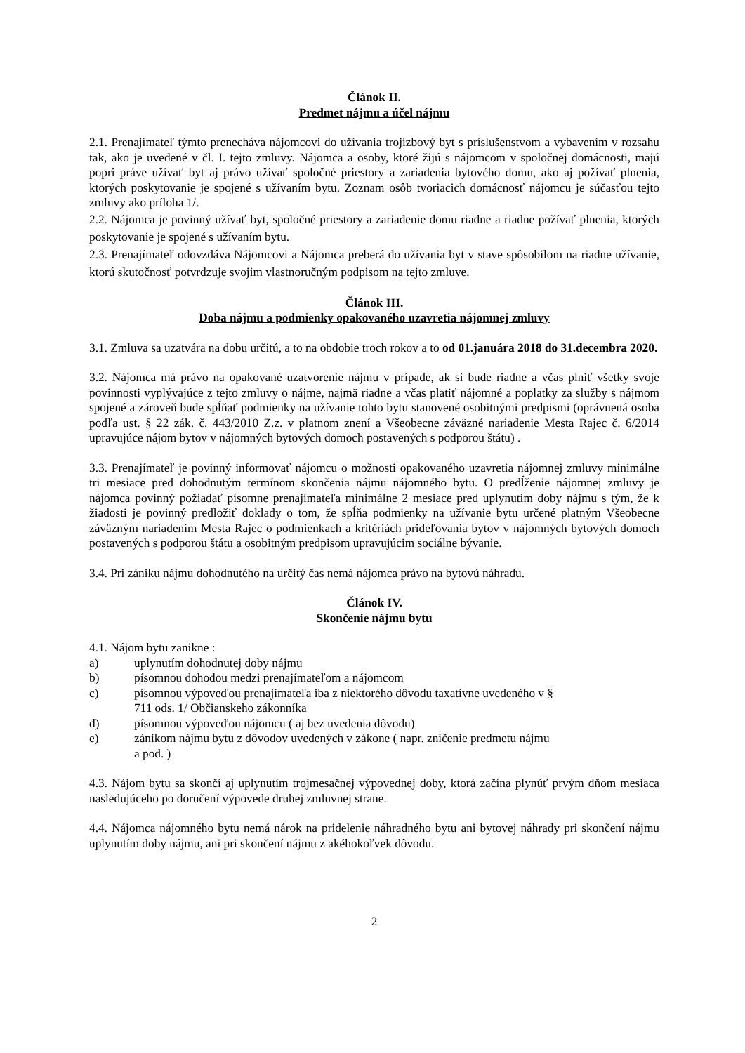Článok II.
Predmet nájmu a účel nájmu
2.1. Prenajímateľ týmto prenecháva nájomcovi do užívania trojizbový byt s príslušenstvom a vybavením v rozsahu tak, ako je uvedené v čl. I. tejto zmluvy. Nájomca a osoby, ktoré žijú s nájomcom v spoločnej domácnosti, majú popri práve užívať byt aj právo užívať spoločné priestory a zariadenia bytového domu, ako aj požívať plnenia, ktorých poskytovanie je spojené s užívaním bytu. Zoznam osôb tvoriacich domácnosť nájomcu je súčasťou tejto zmluvy ako príloha 1/.
2.2. Nájomca je povinný užívať byt, spoločné priestory a zariadenie domu riadne a riadne požívať plnenia, ktorých poskytovanie je spojené s užívaním bytu.
2.3. Prenajímateľ odovzdáva Nájomcovi a Nájomca preberá do užívania byt v stave spôsobilom na riadne užívanie, ktorú skutočnosť potvrdzuje svojim vlastnoručným podpisom na tejto zmluve.
Článok III.
Doba nájmu a podmienky opakovaného uzavretia nájomnej zmluvy
3.1. Zmluva sa uzatvára na dobu určitú, a to na obdobie troch rokov a to od 01.januára 2018 do 31.decembra 2020.
3.2. Nájomca má právo na opakované uzatvorenie nájmu v prípade, ak si bude riadne a včas plniť všetky svoje povinnosti vyplývajúce z tejto zmluvy o nájme, najmä riadne a včas platiť nájomné a poplatky za služby s nájmom spojené a zároveň bude spĺňať podmienky na užívanie tohto bytu stanovené osobitnými predpismi (oprávnená osoba podľa ust. § 22 zák. č. 443/2010 Z.z. v platnom znení a Všeobecne záväzné nariadenie Mesta Rajec č. 6/2014 upravujúce nájom bytov v nájomných bytových domoch postavených s podporou štátu) .
3.3. Prenajímateľ je povinný informovať nájomcu o možnosti opakovaného uzavretia nájomnej zmluvy minimálne tri mesiace pred dohodnutým termínom skončenia nájmu nájomného bytu. O predĺženie nájomnej zmluvy je nájomca povinný požiadať písomne prenajímateľa minimálne 2 mesiace pred uplynutím doby nájmu s tým, že k žiadosti je povinný predložiť doklady o tom, že spĺňa podmienky na užívanie bytu určené platným Všeobecne záväzným nariadením Mesta Rajec o podmienkach a kritériách prideľovania bytov v nájomných bytových domoch postavených s podporou štátu a osobitným predpisom upravujúcim sociálne bývanie.
3.4. Pri zániku nájmu dohodnutého na určitý čas nemá nájomca právo na bytovú náhradu.
Článok IV.
Skončenie nájmu bytu
4.1. Nájom bytu zanikne :
a) uplynutím dohodnutej doby nájmu
b) písomnou dohodou medzi prenajímateľom a nájomcom
c) písomnou výpoveďou prenajímateľa iba z niektorého dôvodu taxatívne uvedeného v §
711 ods. 1/ Občianskeho zákonníka
d) písomnou výpoveďou nájomcu ( aj bez uvedenia dôvodu)
e) zánikom nájmu bytu z dôvodov uvedených v zákone ( napr. zničenie predmetu nájmu
a pod. )
4.3. Nájom bytu sa skončí aj uplynutím trojmesačnej výpovednej doby, ktorá začína plynúť prvým dňom mesiaca nasledujúceho po doručení výpovede druhej zmluvnej strane.
4.4. Nájomca nájomného bytu nemá nárok na pridelenie náhradného bytu ani bytovej náhrady pri skončení nájmu uplynutím doby nájmu, ani pri skončení nájmu z akéhokoľvek dôvodu.
2